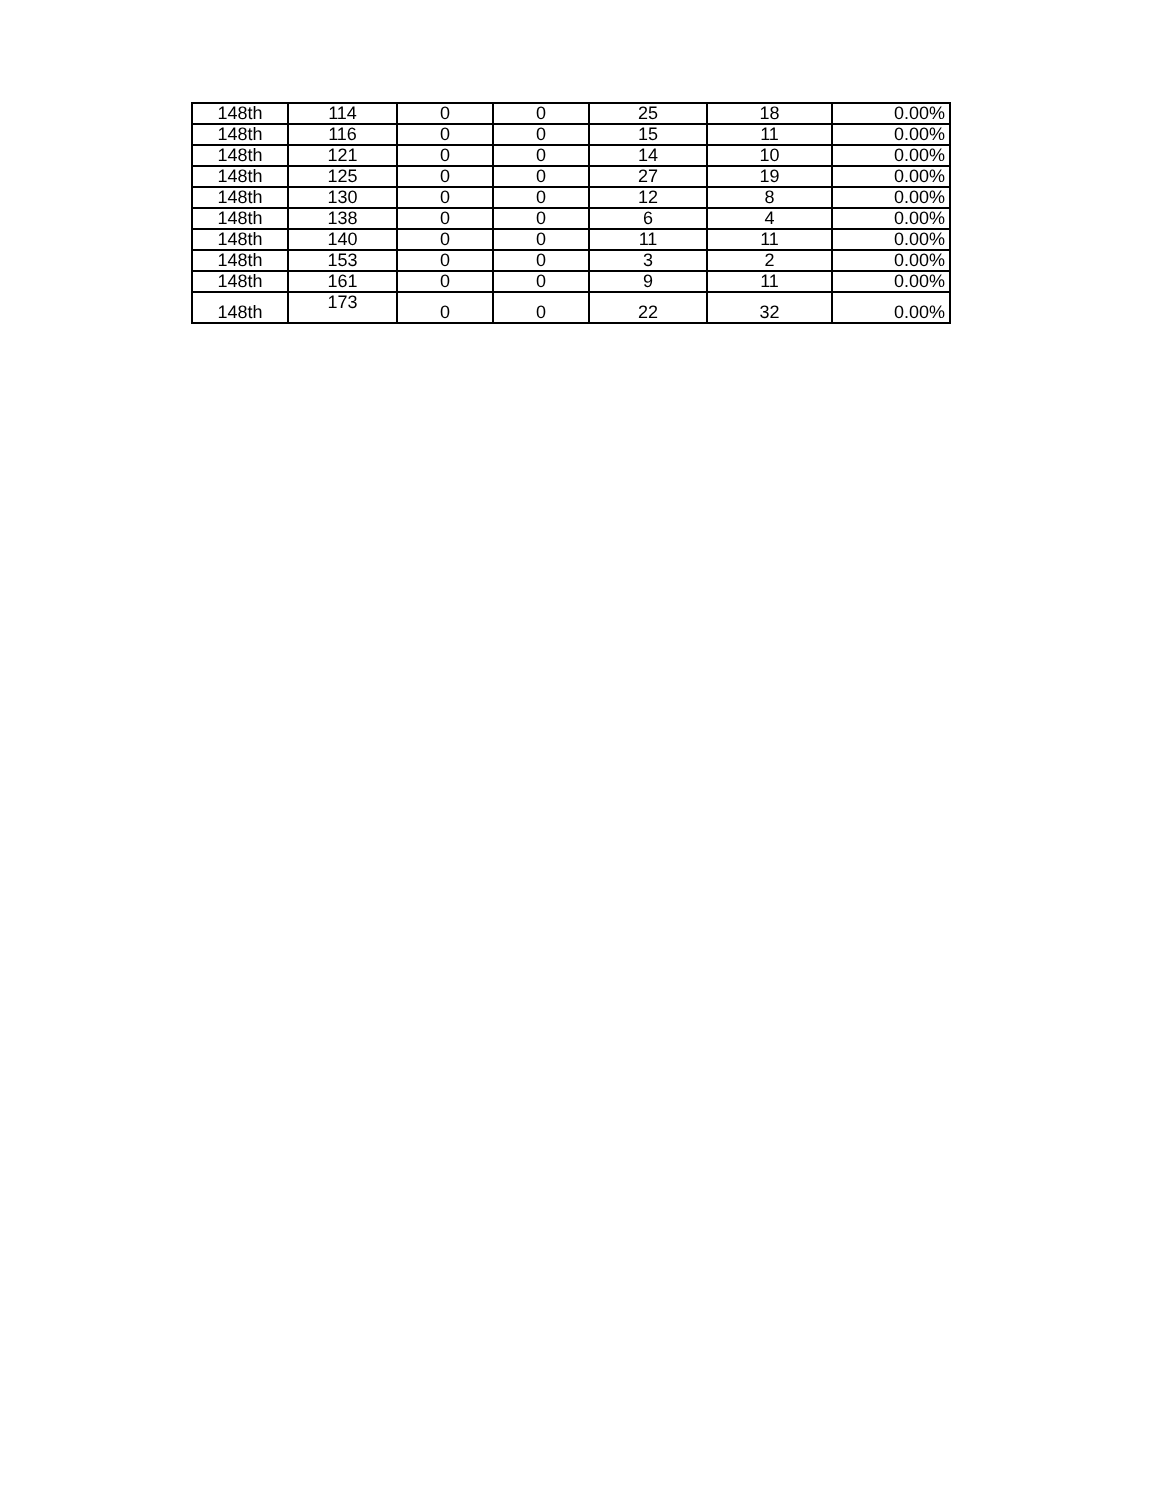| 148th | 114 | 0 | 0 | 25 | 18 | 0.00% |
| 148th | 116 | 0 | 0 | 15 | 11 | 0.00% |
| 148th | 121 | 0 | 0 | 14 | 10 | 0.00% |
| 148th | 125 | 0 | 0 | 27 | 19 | 0.00% |
| 148th | 130 | 0 | 0 | 12 | 8 | 0.00% |
| 148th | 138 | 0 | 0 | 6 | 4 | 0.00% |
| 148th | 140 | 0 | 0 | 11 | 11 | 0.00% |
| 148th | 153 | 0 | 0 | 3 | 2 | 0.00% |
| 148th | 161 | 0 | 0 | 9 | 11 | 0.00% |
| 148th | 173 | 0 | 0 | 22 | 32 | 0.00% |